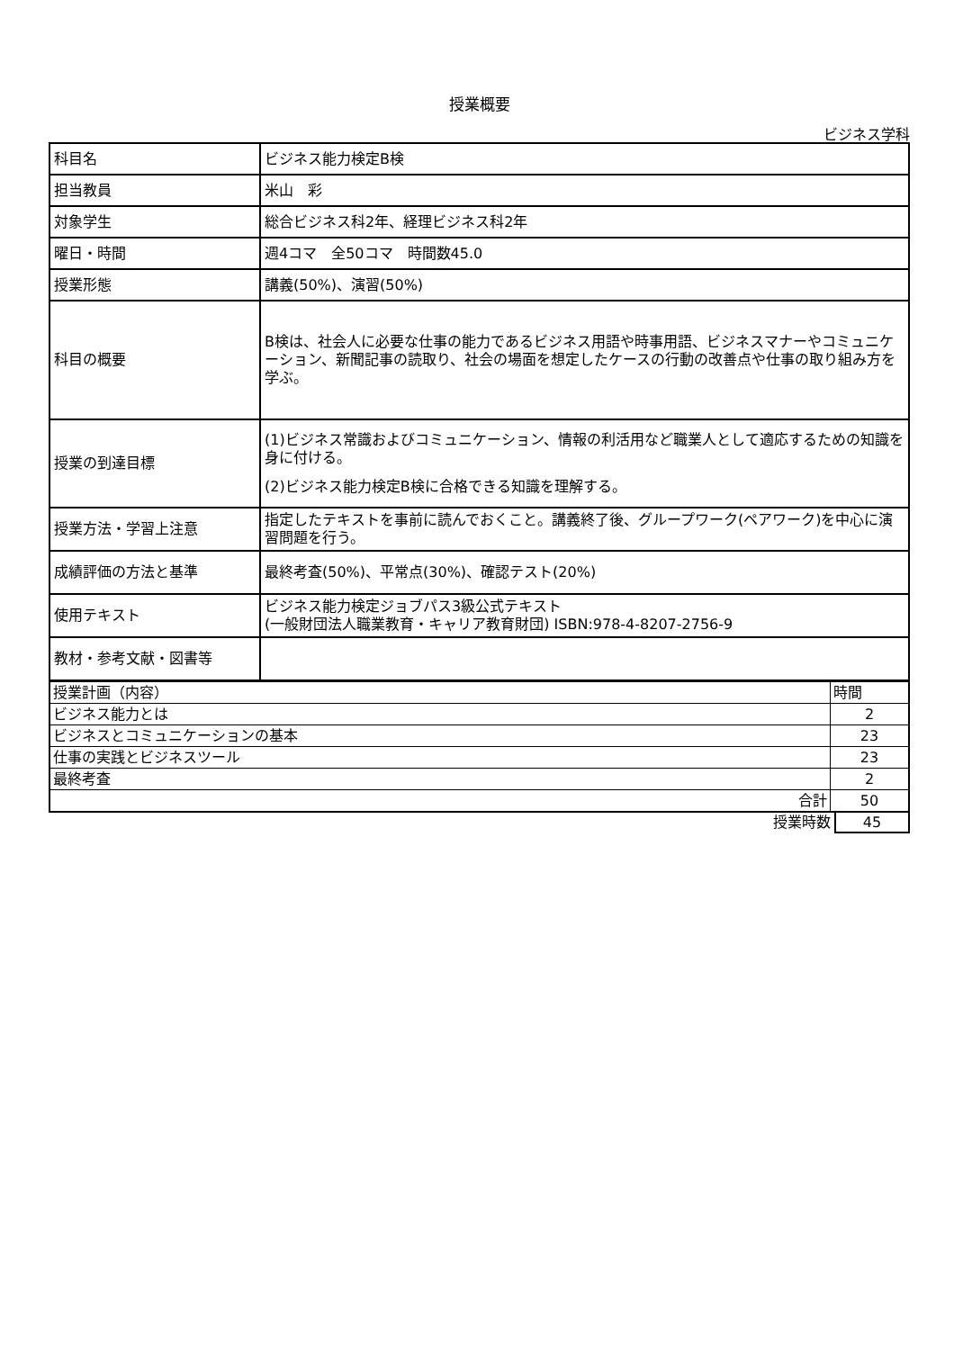授業概要
ビジネス学科
| 科目名 | ビジネス能力検定B検 |
| 担当教員 | 米山 彩 |
| 対象学生 | 総合ビジネス科2年、経理ビジネス科2年 |
| 曜日・時間 | 週4コマ 全50コマ 時間数45.0 |
| 授業形態 | 講義(50%)、演習(50%) |
| 科目の概要 | B検は、社会人に必要な仕事の能力であるビジネス用語や時事用語、ビジネスマナーやコミュニケーション、新聞記事の読取り、社会の場面を想定したケースの行動の改善点や仕事の取り組み方を学ぶ。 |
| 授業の到達目標 | (1)ビジネス常識およびコミュニケーション、情報の利活用など職業人として適応するための知識を身に付ける。 (2)ビジネス能力検定B検に合格できる知識を理解する。 |
| 授業方法・学習上注意 | 指定したテキストを事前に読んでおくこと。講義終了後、グループワーク(ペアワーク)を中心に演習問題を行う。 |
| 成績評価の方法と基準 | 最終考査(50%)、平常点(30%)、確認テスト(20%) |
| 使用テキスト | ビジネス能力検定ジョブパス3級公式テキスト (一般財団法人職業教育・キャリア教育財団) ISBN:978-4-8207-2756-9 |
| 教材・参考文献・図書等 | |
| 授業計画（内容） | 時間 |
| ビジネス能力とは | 2 |
| ビジネスとコミュニケーションの基本 | 23 |
| 仕事の実践とビジネスツール | 23 |
| 最終考査 | 2 |
| 合計 | 50 |
| 授業時数 | 45 |